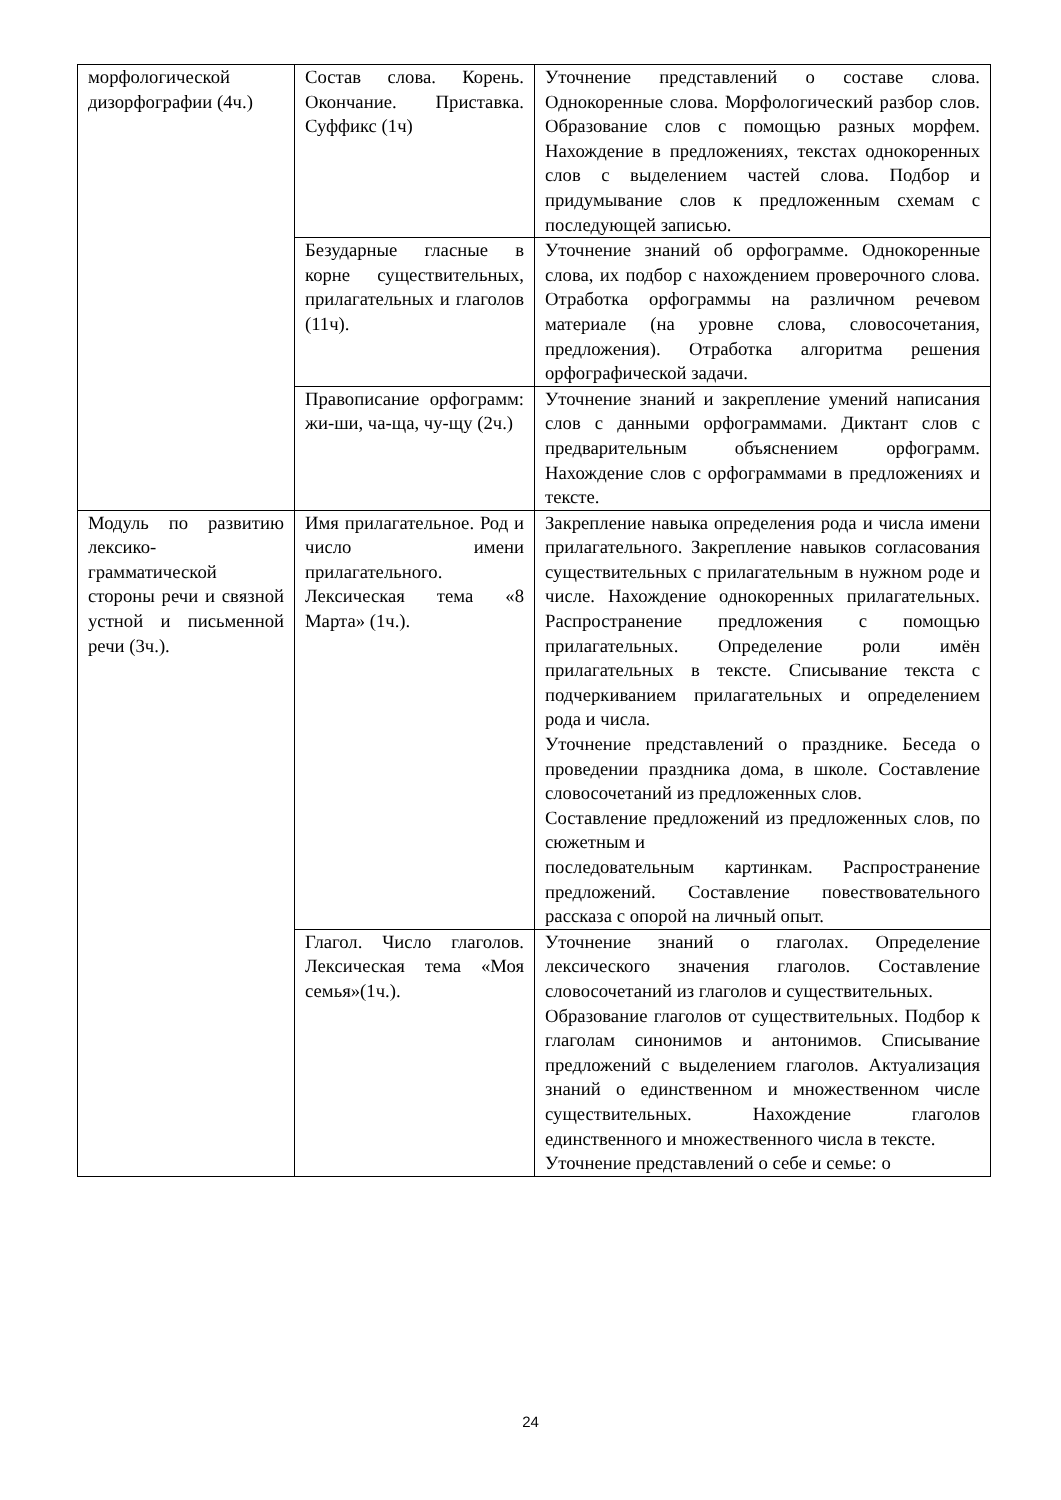| морфологической дизорфографии (4ч.) | Состав слова. Корень. Окончание. Приставка. Суффикс (1ч) | Уточнение представлений о составе слова. Однокоренные слова. Морфологический разбор слов. Образование слов с помощью разных морфем. Нахождение в предложениях, текстах однокоренных слов с выделением частей слова. Подбор и придумывание слов к предложенным схемам с последующей записью. |
| | Безударные гласные в корне существительных, прилагательных и глаголов (11ч). | Уточнение знаний об орфограмме. Однокоренные слова, их подбор с нахождением проверочного слова. Отработка орфограммы на различном речевом материале (на уровне слова, словосочетания, предложения). Отработка алгоритма решения орфографической задачи. |
| | Правописание орфограмм: жи-ши, ча-ща, чу-щу (2ч.) | Уточнение знаний и закрепление умений написания слов с данными орфограммами. Диктант слов с предварительным объяснением орфограмм. Нахождение слов с орфограммами в предложениях и тексте. |
| Модуль по развитию лексико-грамматической стороны речи и связной устной и письменной речи (3ч.). | Имя прилагательное. Род и число имени прилагательного. Лексическая тема «8 Марта» (1ч.). | Закрепление навыка определения рода и числа имени прилагательного. Закрепление навыков согласования существительных с прилагательным в нужном роде и числе. Нахождение однокоренных прилагательных. Распространение предложения с помощью прилагательных. Определение роли имён прилагательных в тексте. Списывание текста с подчеркиванием прилагательных и определением рода и числа. Уточнение представлений о празднике. Беседа о проведении праздника дома, в школе. Составление словосочетаний из предложенных слов. Составление предложений из предложенных слов, по сюжетным и последовательным картинкам. Распространение предложений. Составление повествовательного рассказа с опорой на личный опыт. |
| | Глагол. Число глаголов. Лексическая тема «Моя семья»(1ч.). | Уточнение знаний о глаголах. Определение лексического значения глаголов. Составление словосочетаний из глаголов и существительных. Образование глаголов от существительных. Подбор к глаголам синонимов и антонимов. Списывание предложений с выделением глаголов. Актуализация знаний о единственном и множественном числе существительных. Нахождение глаголов единственного и множественного числа в тексте. Уточнение представлений о себе и семье: о |
24